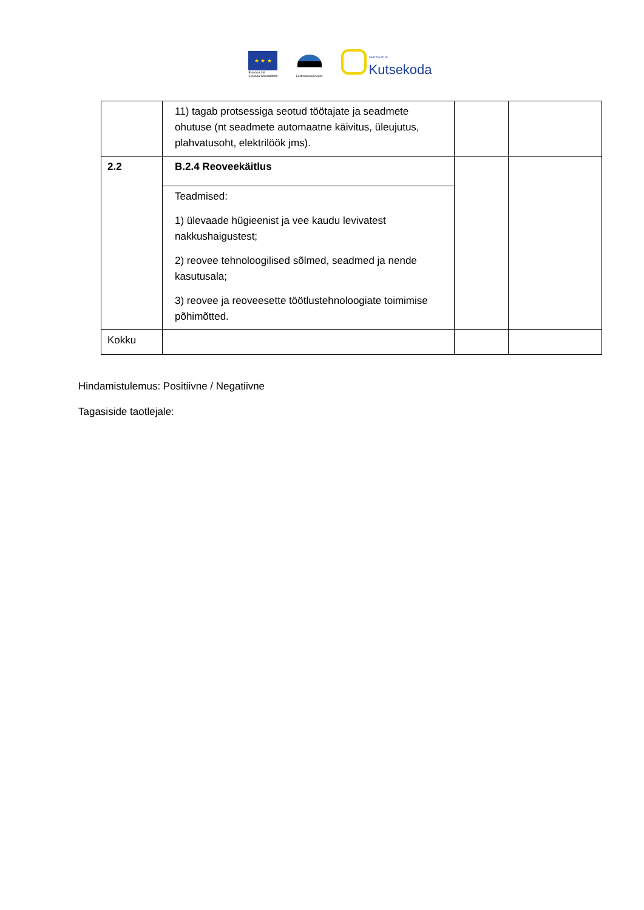★ ★ ★
Euroopa Liit
Euroopa Sotsiaalfond
Eesti tuleviku heaks
SIHTASUTUS
Kutsekoda
| | 11) tagab protsessiga seotud töötajate ja seadmete ohutuse (nt seadmete automaatne käivitus, üleujutus, plahvatusoht, elektrilöök jms). | | |
| 2.2 | B.2.4 Reoveekäitlus | | |
| | Teadmised: 1) ülevaade hügieenist ja vee kaudu levivatest nakkushaigustest; 2) reovee tehnoloogilised sõlmed, seadmed ja nende kasutusala; 3) reovee ja reoveesette töötlustehnoloogiate toimimise põhimõtted. | | |
| Kokku | | | |
Hindamistulemus: Positiivne / Negatiivne
Tagasiside taotlejale: